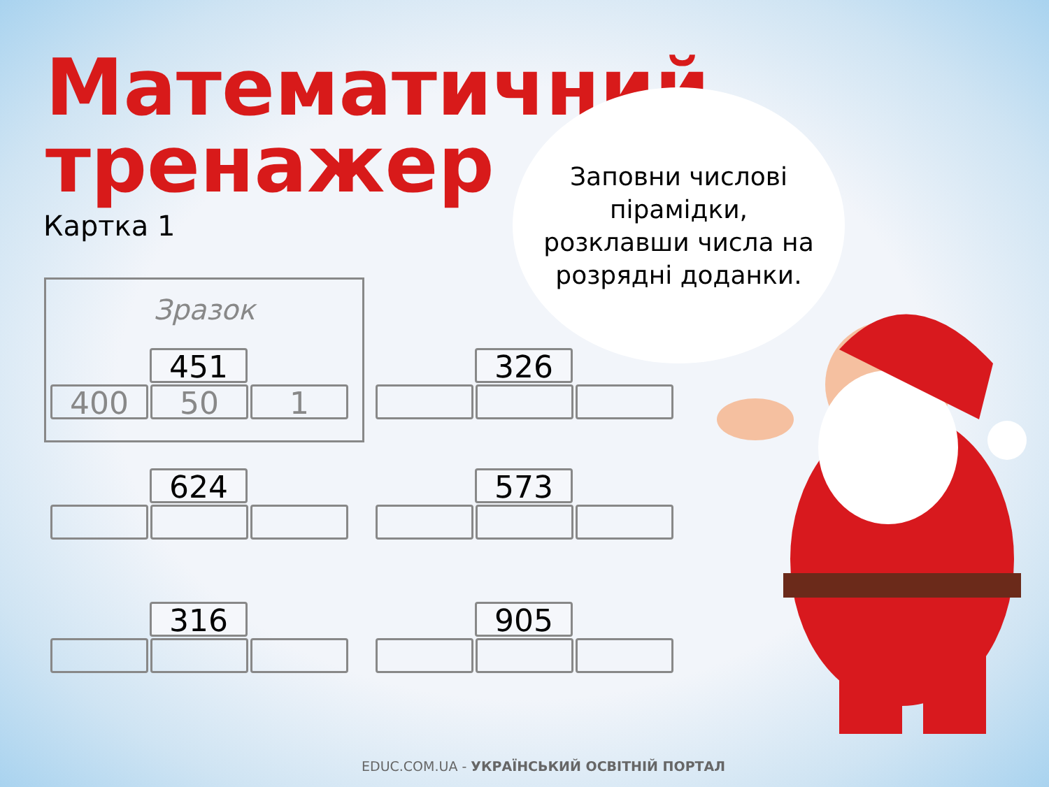Математичний
тренажер
Картка 1
Заповни числові
пірамідки,
розклавши числа на
розрядні доданки.
Зразок
451
400 50 1
326
624 573
316 905
EDUC.COM.UA - УКРАЇНСЬКИЙ ОСВІТНІЙ ПОРТАЛ